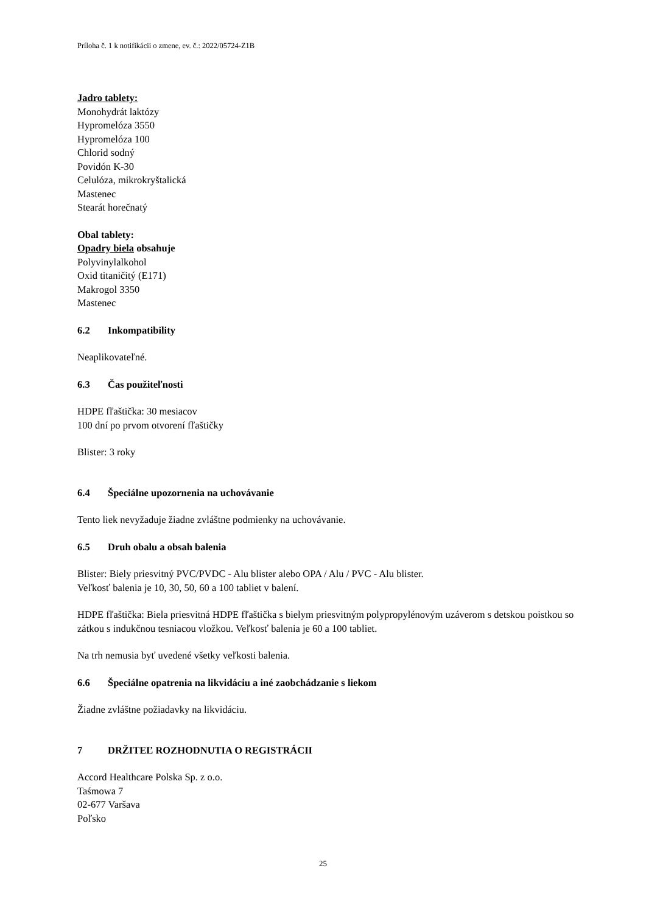Príloha č. 1 k notifikácii o zmene, ev. č.: 2022/05724-Z1B
Jadro tablety:
Monohydrát laktózy
Hypromelóza 3550
Hypromelóza 100
Chlorid sodný
Povidón K-30
Celulóza, mikrokryštalická
Mastenec
Stearát horečnatý
Obal tablety:
Opadry biela obsahuje
Polyvinylalkohol
Oxid titaničitý (E171)
Makrogol 3350
Mastenec
6.2 Inkompatibility
Neaplikovateľné.
6.3 Čas použiteľnosti
HDPE fľaštička: 30 mesiacov
100 dní po prvom otvorení fľaštičky
Blister: 3 roky
6.4 Špeciálne upozornenia na uchovávanie
Tento liek nevyžaduje žiadne zvláštne podmienky na uchovávanie.
6.5 Druh obalu a obsah balenia
Blister: Biely priesvitný PVC/PVDC - Alu blister alebo OPA / Alu / PVC - Alu blister.
Veľkosť balenia je 10, 30, 50, 60 a 100 tabliet v balení.
HDPE fľaštička: Biela priesvitná HDPE fľaštička s bielym priesvitným polypropylénovým uzáverom s detskou poistkou so zátkou s indukčnou tesniacou vložkou. Veľkosť balenia je 60 a 100 tabliet.
Na trh nemusia byť uvedené všetky veľkosti balenia.
6.6 Špeciálne opatrenia na likvidáciu a iné zaobchádzanie s liekom
Žiadne zvláštne požiadavky na likvidáciu.
7 DRŽITEĽ ROZHODNUTIA O REGISTRÁCII
Accord Healthcare Polska Sp. z o.o.
Taśmowa 7
02-677 Varšava
Poľsko
25